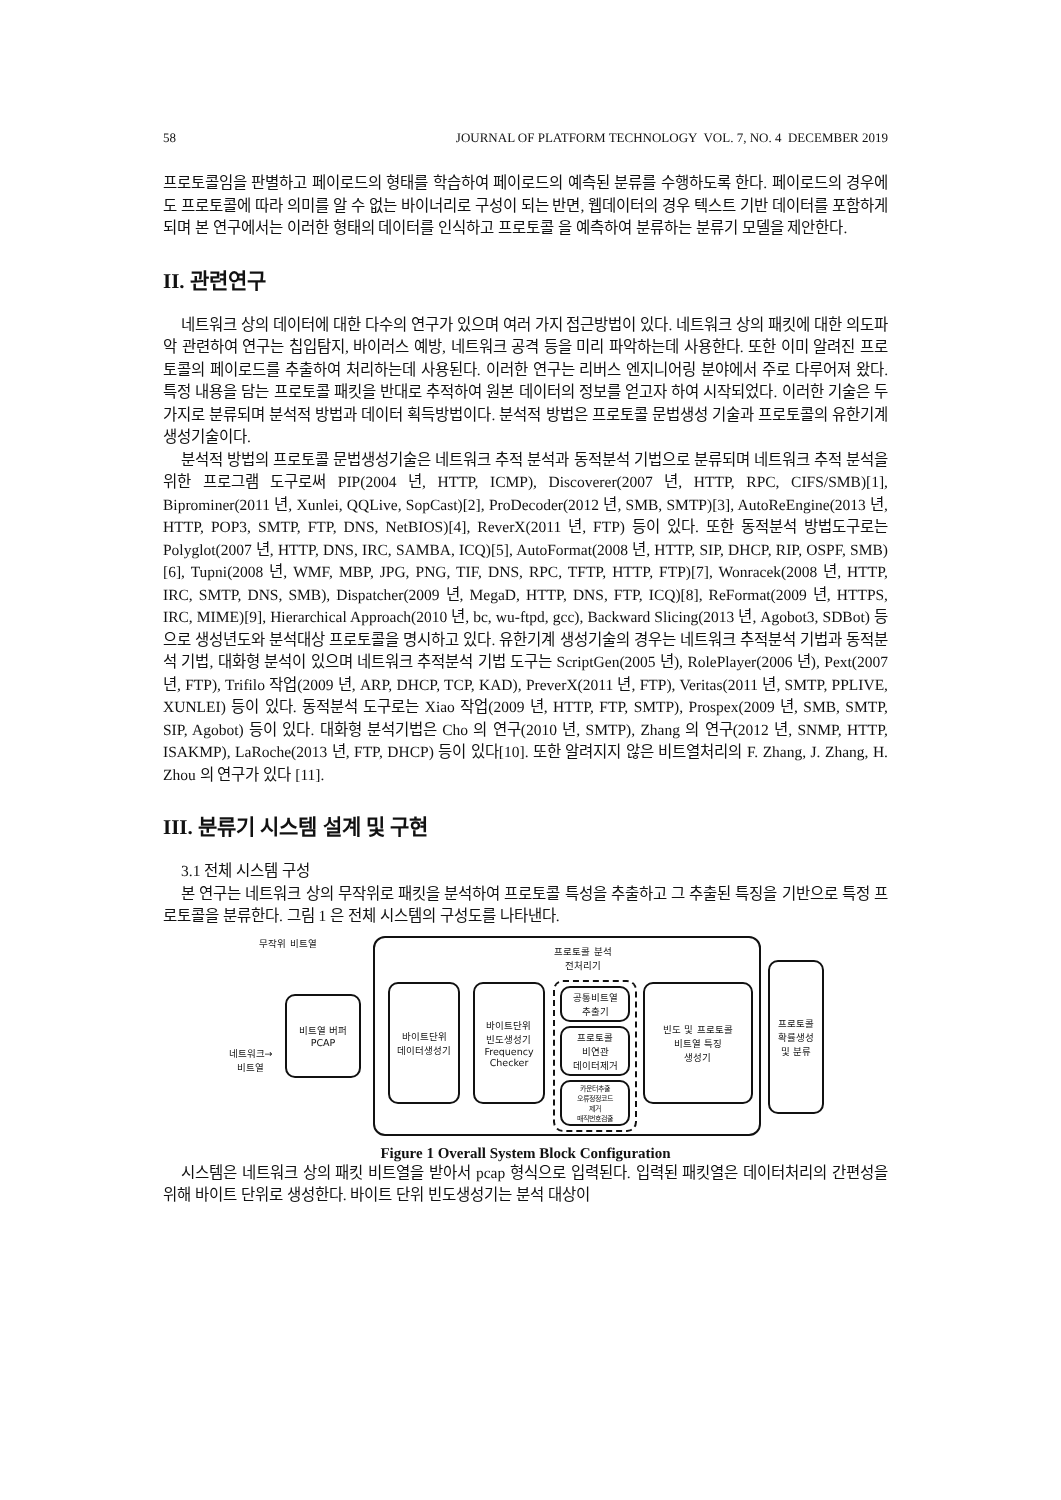58 JOURNAL OF PLATFORM TECHNOLOGY VOL. 7, NO. 4 DECEMBER 2019
프로토콜임을 판별하고 페이로드의 형태를 학습하여 페이로드의 예측된 분류를 수행하도록 한다. 페이로드의 경우에도 프로토콜에 따라 의미를 알 수 없는 바이너리로 구성이 되는 반면, 웹데이터의 경우 텍스트 기반 데이터를 포함하게 되며 본 연구에서는 이러한 형태의 데이터를 인식하고 프로토콜 을 예측하여 분류하는 분류기 모델을 제안한다.
II. 관련연구
네트워크 상의 데이터에 대한 다수의 연구가 있으며 여러 가지 접근방법이 있다. 네트워크 상의 패킷에 대한 의도파악 관련하여 연구는 칩입탐지, 바이러스 예방, 네트워크 공격 등을 미리 파악하는데 사용한다. 또한 이미 알려진 프로토콜의 페이로드를 추출하여 처리하는데 사용된다. 이러한 연구는 리버스 엔지니어링 분야에서 주로 다루어져 왔다. 특정 내용을 담는 프로토콜 패킷을 반대로 추적하여 원본 데이터의 정보를 얻고자 하여 시작되었다. 이러한 기술은 두가지로 분류되며 분석적 방법과 데이터 획득방법이다. 분석적 방법은 프로토콜 문법생성 기술과 프로토콜의 유한기계 생성기술이다.
분석적 방법의 프로토콜 문법생성기술은 네트워크 추적 분석과 동적분석 기법으로 분류되며 네트워크 추적 분석을 위한 프로그램 도구로써 PIP(2004 년, HTTP, ICMP), Discoverer(2007 년, HTTP, RPC, CIFS/SMB)[1], Biprominer(2011 년, Xunlei, QQLive, SopCast)[2], ProDecoder(2012 년, SMB, SMTP)[3], AutoReEngine(2013 년, HTTP, POP3, SMTP, FTP, DNS, NetBIOS)[4], ReverX(2011 년, FTP) 등이 있다. 또한 동적분석 방법도구로는 Polyglot(2007 년, HTTP, DNS, IRC, SAMBA, ICQ)[5], AutoFormat(2008 년, HTTP, SIP, DHCP, RIP, OSPF, SMB)[6], Tupni(2008 년, WMF, MBP, JPG, PNG, TIF, DNS, RPC, TFTP, HTTP, FTP)[7], Wonracek(2008 년, HTTP, IRC, SMTP, DNS, SMB), Dispatcher(2009 년, MegaD, HTTP, DNS, FTP, ICQ)[8], ReFormat(2009 년, HTTPS, IRC, MIME)[9], Hierarchical Approach(2010 년, bc, wu-ftpd, gcc), Backward Slicing(2013 년, Agobot3, SDBot) 등으로 생성년도와 분석대상 프로토콜을 명시하고 있다. 유한기계 생성기술의 경우는 네트워크 추적분석 기법과 동적분석 기법, 대화형 분석이 있으며 네트워크 추적분석 기법 도구는 ScriptGen(2005 년), RolePlayer(2006 년), Pext(2007 년, FTP), Trifilo 작업(2009 년, ARP, DHCP, TCP, KAD), PreverX(2011 년, FTP), Veritas(2011 년, SMTP, PPLIVE, XUNLEI) 등이 있다. 동적분석 도구로는 Xiao 작업(2009 년, HTTP, FTP, SMTP), Prospex(2009 년, SMB, SMTP, SIP, Agobot) 등이 있다. 대화형 분석기법은 Cho 의 연구(2010 년, SMTP), Zhang 의 연구(2012 년, SNMP, HTTP, ISAKMP), LaRoche(2013 년, FTP, DHCP) 등이 있다[10]. 또한 알려지지 않은 비트열처리의 F. Zhang, J. Zhang, H. Zhou 의 연구가 있다 [11].
III. 분류기 시스템 설계 및 구현
3.1 전체 시스템 구성
본 연구는 네트워크 상의 무작위로 패킷을 분석하여 프로토콜 특성을 추출하고 그 추출된 특징을 기반으로 특정 프로토콜을 분류한다. 그림 1 은 전체 시스템의 구성도를 나타낸다.
무작위 비트열
네트워크→
비트열
비트열 버퍼
PCAP
프로토콜 분석
전처리기
바이트단위
데이터생성기
바이트단위
빈도생성기
Frequency
Checker
공통비트열
추출기
프로토콜
비연관
데이터제거
카운터추출
오류정정코드
제거
매직번호검출
빈도 및 프로토콜
비트열 특징
생성기
프로토콜
확률생성
및 분류
Figure 1 Overall System Block Configuration
시스템은 네트워크 상의 패킷 비트열을 받아서 pcap 형식으로 입력된다. 입력된 패킷열은 데이터처리의 간편성을 위해 바이트 단위로 생성한다. 바이트 단위 빈도생성기는 분석 대상이